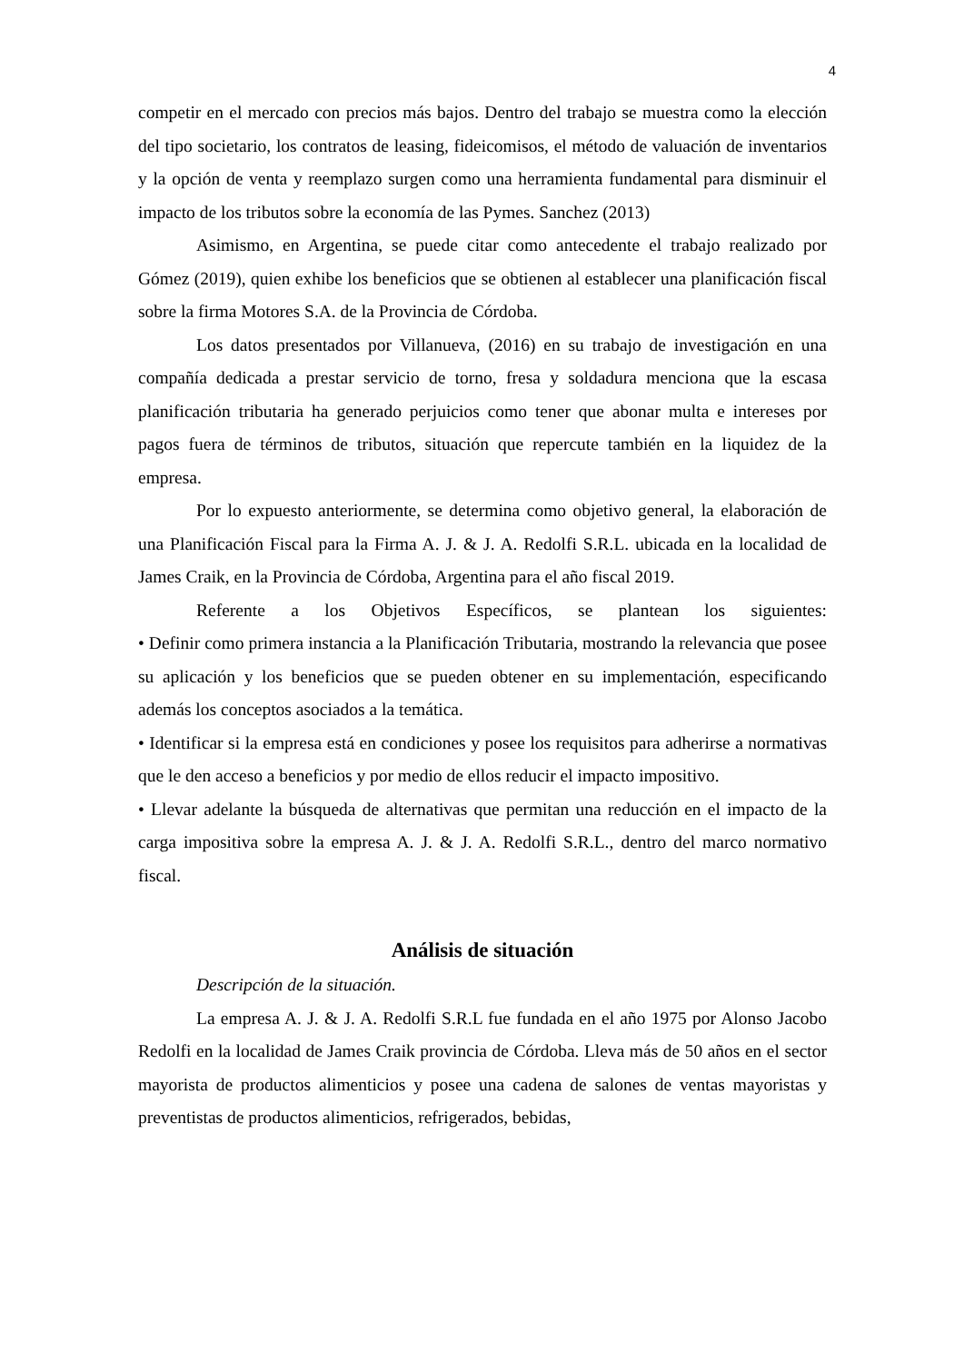4
competir en el mercado con precios más bajos. Dentro del trabajo se muestra como la elección del tipo societario, los contratos de leasing, fideicomisos, el método de valuación de inventarios y la opción de venta y reemplazo surgen como una herramienta fundamental para disminuir el impacto de los tributos sobre la economía de las Pymes. Sanchez (2013)
Asimismo, en Argentina, se puede citar como antecedente el trabajo realizado por Gómez (2019), quien exhibe los beneficios que se obtienen al establecer una planificación fiscal sobre la firma Motores S.A. de la Provincia de Córdoba.
Los datos presentados por Villanueva, (2016) en su trabajo de investigación en una compañía dedicada a prestar servicio de torno, fresa y soldadura menciona que la escasa planificación tributaria ha generado perjuicios como tener que abonar multa e intereses por pagos fuera de términos de tributos, situación que repercute también en la liquidez de la empresa.
Por lo expuesto anteriormente, se determina como objetivo general, la elaboración de una Planificación Fiscal para la Firma A. J. & J. A. Redolfi S.R.L. ubicada en la localidad de James Craik, en la Provincia de Córdoba, Argentina para el año fiscal 2019.
Referente a los Objetivos Específicos, se plantean los siguientes:
• Definir como primera instancia a la Planificación Tributaria, mostrando la relevancia que posee su aplicación y los beneficios que se pueden obtener en su implementación, especificando además los conceptos asociados a la temática.
• Identificar si la empresa está en condiciones y posee los requisitos para adherirse a normativas que le den acceso a beneficios y por medio de ellos reducir el impacto impositivo.
• Llevar adelante la búsqueda de alternativas que permitan una reducción en el impacto de la carga impositiva sobre la empresa A. J. & J. A. Redolfi S.R.L., dentro del marco normativo fiscal.
Análisis de situación
Descripción de la situación.
La empresa A. J. & J. A. Redolfi S.R.L fue fundada en el año 1975 por Alonso Jacobo Redolfi en la localidad de James Craik provincia de Córdoba. Lleva más de 50 años en el sector mayorista de productos alimenticios y posee una cadena de salones de ventas mayoristas y preventistas de productos alimenticios, refrigerados, bebidas,